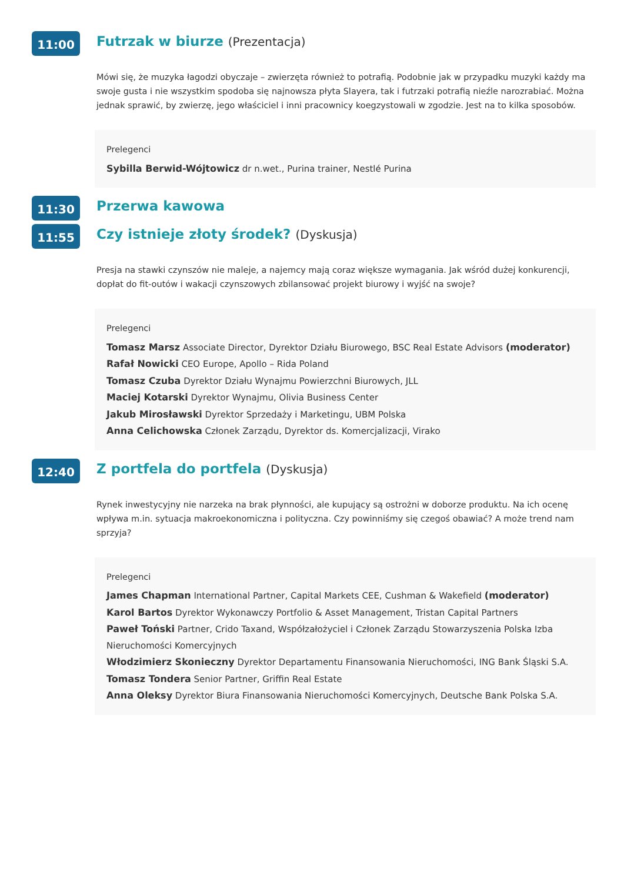11:00
Futrzak w biurze (Prezentacja)
Mówi się, że muzyka łagodzi obyczaje – zwierzęta również to potrafią. Podobnie jak w przypadku muzyki każdy ma swoje gusta i nie wszystkim spodoba się najnowsza płyta Slayera, tak i futrzaki potrafią nieźle narozrabiać. Można jednak sprawić, by zwierzę, jego właściciel i inni pracownicy koegzystowali w zgodzie. Jest na to kilka sposobów.
Prelegenci
Sybilla Berwid-Wójtowicz dr n.wet., Purina trainer, Nestlé Purina
11:30
Przerwa kawowa
11:55
Czy istnieje złoty środek? (Dyskusja)
Presja na stawki czynszów nie maleje, a najemcy mają coraz większe wymagania. Jak wśród dużej konkurencji, dopłat do fit-outów i wakacji czynszowych zbilansować projekt biurowy i wyjść na swoje?
Prelegenci
Tomasz Marsz Associate Director, Dyrektor Działu Biurowego, BSC Real Estate Advisors (moderator)
Rafał Nowicki CEO Europe, Apollo – Rida Poland
Tomasz Czuba Dyrektor Działu Wynajmu Powierzchni Biurowych, JLL
Maciej Kotarski Dyrektor Wynajmu, Olivia Business Center
Jakub Mirosławski Dyrektor Sprzedaży i Marketingu, UBM Polska
Anna Celichowska Członek Zarządu, Dyrektor ds. Komercjalizacji, Virako
12:40
Z portfela do portfela (Dyskusja)
Rynek inwestycyjny nie narzeka na brak płynności, ale kupujący są ostrożni w doborze produktu. Na ich ocenę wpływa m.in. sytuacja makroekonomiczna i polityczna. Czy powinniśmy się czegoś obawiać? A może trend nam sprzyja?
Prelegenci
James Chapman International Partner, Capital Markets CEE, Cushman & Wakefield (moderator)
Karol Bartos Dyrektor Wykonawczy Portfolio & Asset Management, Tristan Capital Partners
Paweł Toński Partner, Crido Taxand, Współzałożyciel i Członek Zarządu Stowarzyszenia Polska Izba Nieruchomości Komercyjnych
Włodzimierz Skonieczny Dyrektor Departamentu Finansowania Nieruchomości, ING Bank Śląski S.A.
Tomasz Tondera Senior Partner, Griffin Real Estate
Anna Oleksy Dyrektor Biura Finansowania Nieruchomości Komercyjnych, Deutsche Bank Polska S.A.